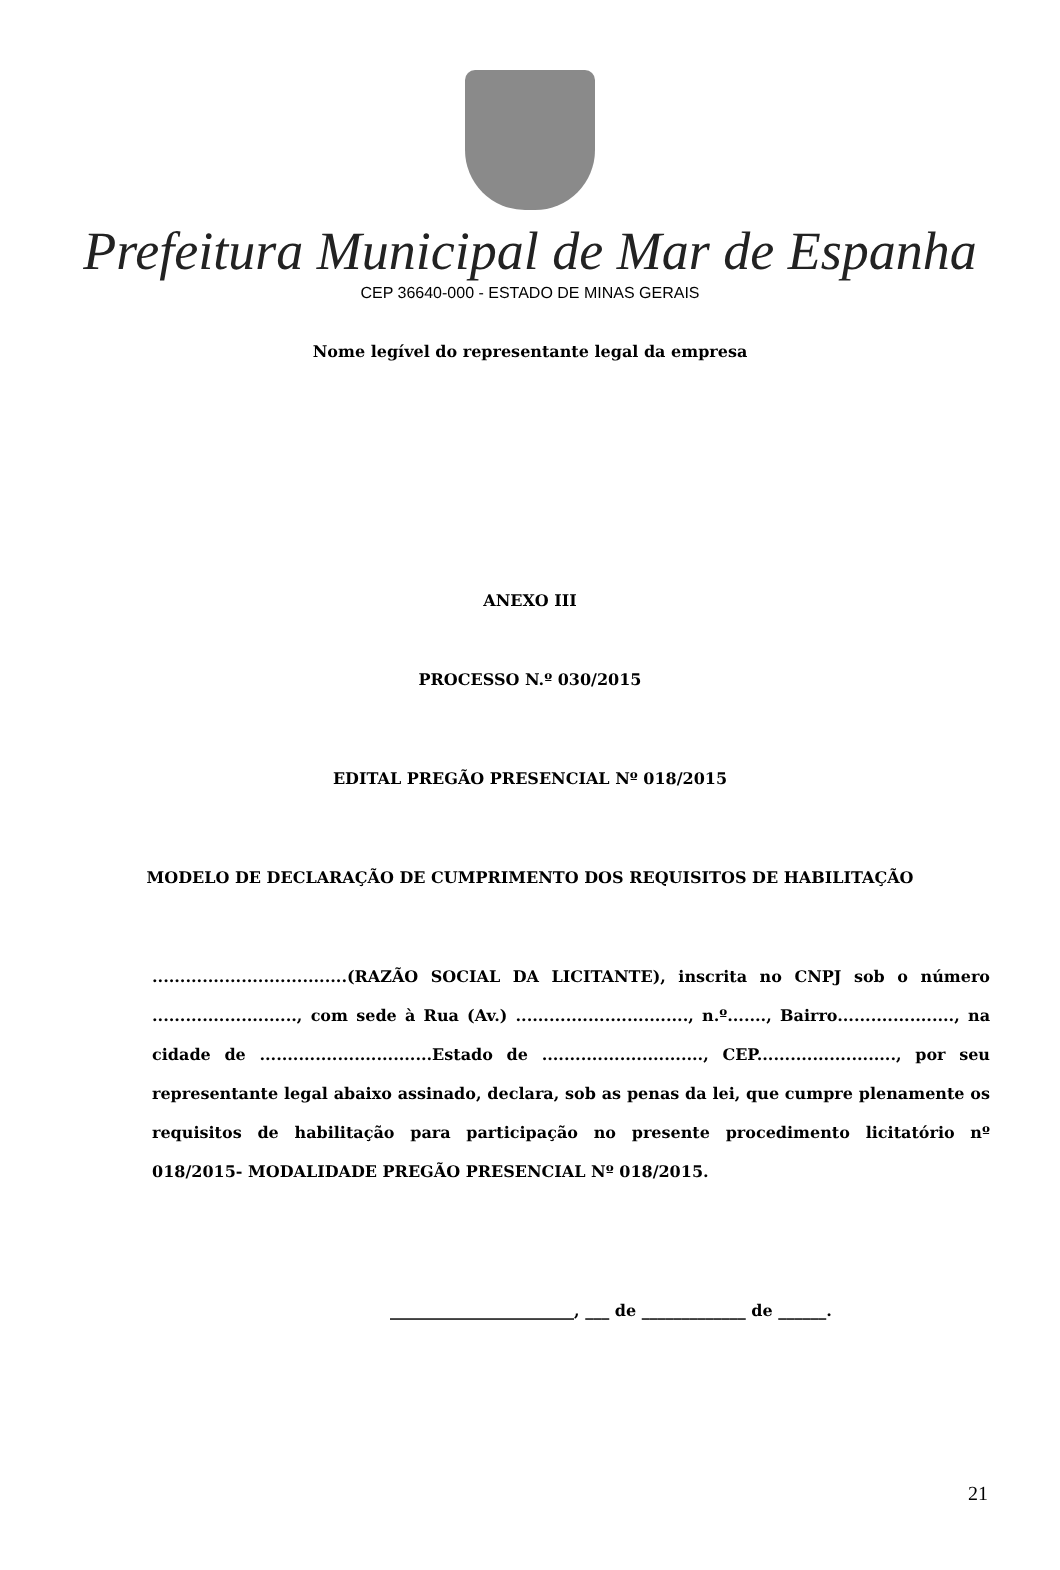Prefeitura Municipal de Mar de Espanha
CEP 36640-000 - ESTADO DE MINAS GERAIS
Nome legível do representante legal da empresa
ANEXO III
PROCESSO N.º 030/2015
EDITAL PREGÃO PRESENCIAL Nº 018/2015
MODELO DE DECLARAÇÃO DE CUMPRIMENTO DOS REQUISITOS DE HABILITAÇÃO
...................................(RAZÃO SOCIAL DA LICITANTE), inscrita no CNPJ sob o número .........................., com sede à Rua (Av.) ..............................., n.º......., Bairro....................., na cidade de ...............................Estado de ............................., CEP........................., por seu representante legal abaixo assinado, declara, sob as penas da lei, que cumpre plenamente os requisitos de habilitação para participação no presente procedimento licitatório nº 018/2015- MODALIDADE PREGÃO PRESENCIAL Nº 018/2015.
_______________________, ___ de _____________ de ______.
21